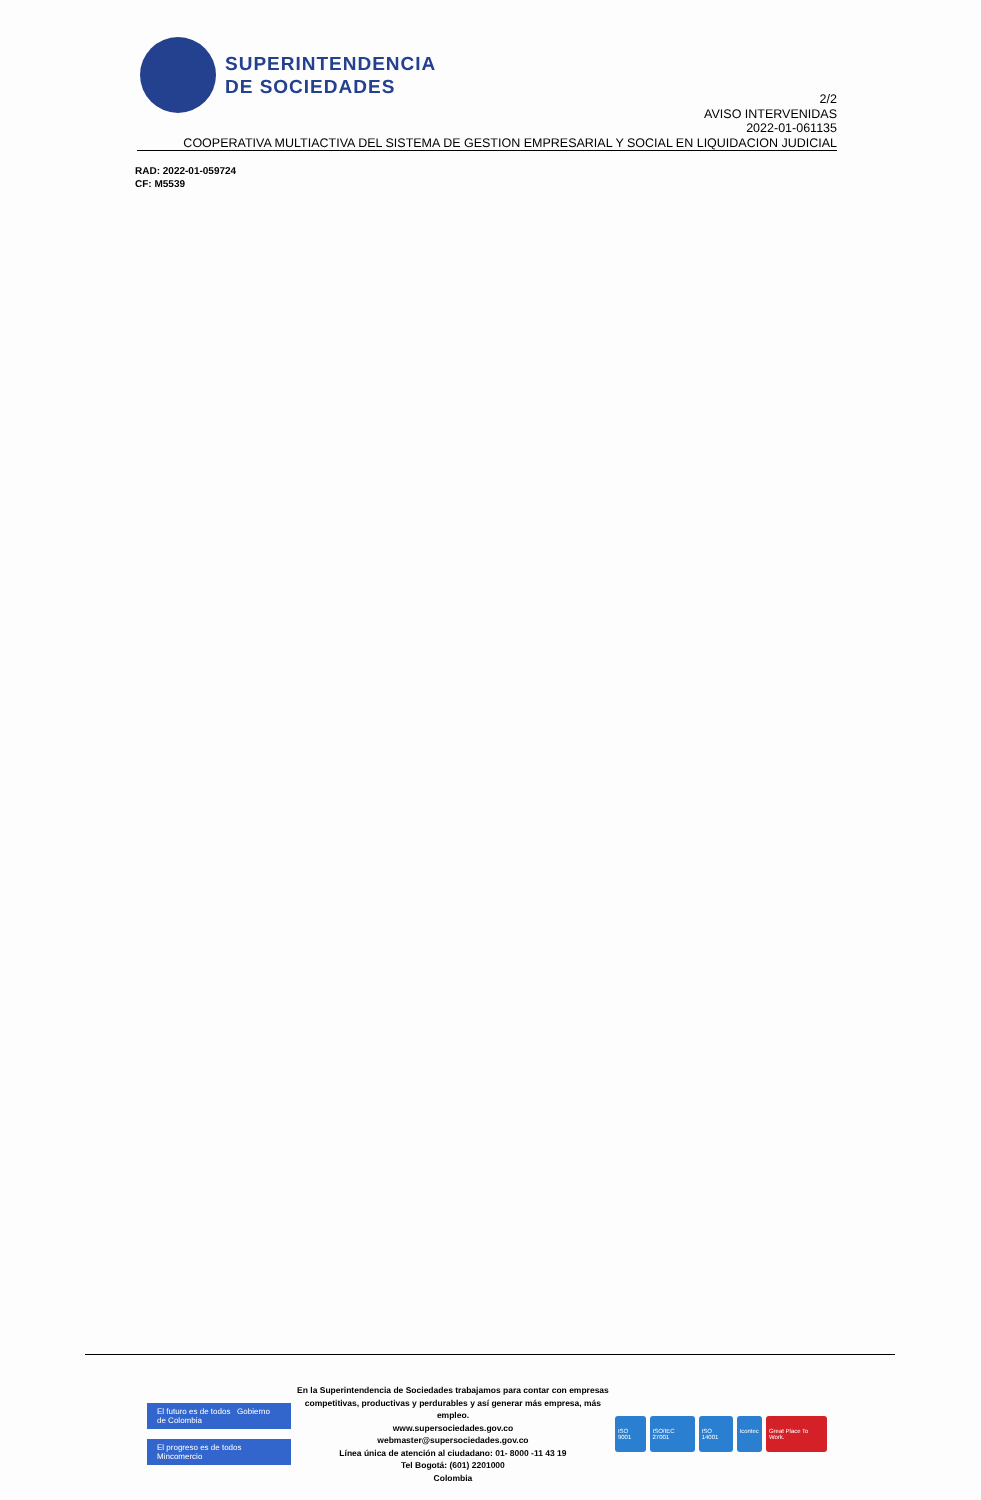SUPERINTENDENCIA
DE SOCIEDADES
2/2
AVISO INTERVENIDAS
2022-01-061135
COOPERATIVA MULTIACTIVA DEL SISTEMA DE GESTION EMPRESARIAL Y SOCIAL EN LIQUIDACION JUDICIAL
RAD: 2022-01-059724
CF: M5539
El futuro es de todos Gobierno de Colombia
El progreso es de todos Mincomercio
En la Superintendencia de Sociedades trabajamos para contar con empresas
competitivas, productivas y perdurables y así generar más empresa, más empleo.
www.supersociedades.gov.co
webmaster@supersociedades.gov.co
Línea única de atención al ciudadano: 01- 8000 -11 43 19
Tel Bogotá: (601) 2201000
Colombia
ISO 9001 ISO/IEC 27001 ISO 14001 Icontec Great Place To Work.